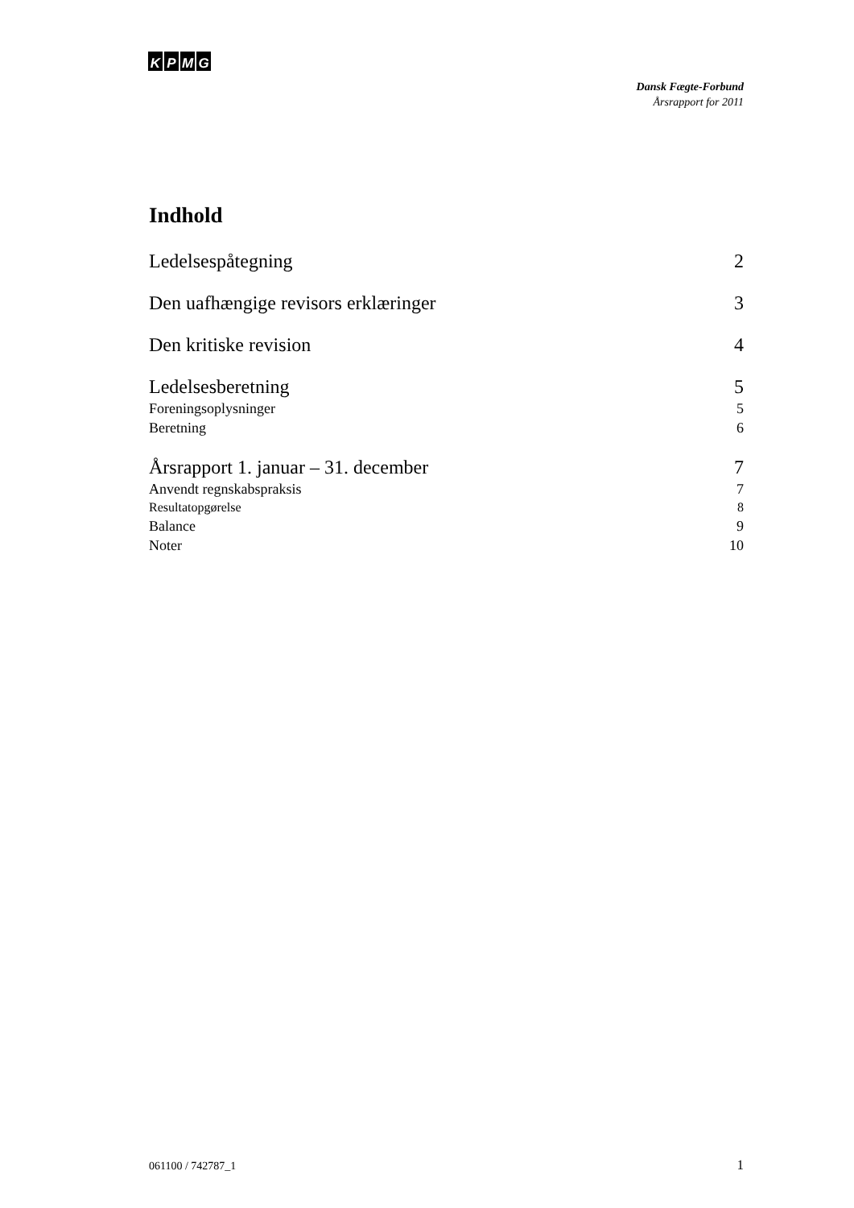KPMG
Dansk Fægte-Forbund
Årsrapport for 2011
Indhold
Ledelsespåtegning 2
Den uafhængige revisors erklæringer 3
Den kritiske revision 4
Ledelsesberetning 5
Foreningsoplysninger 5
Beretning 6
Årsrapport 1. januar – 31. december 7
Anvendt regnskabspraksis 7
Resultatopgørelse 8
Balance 9
Noter 10
061100 / 742787_1 1